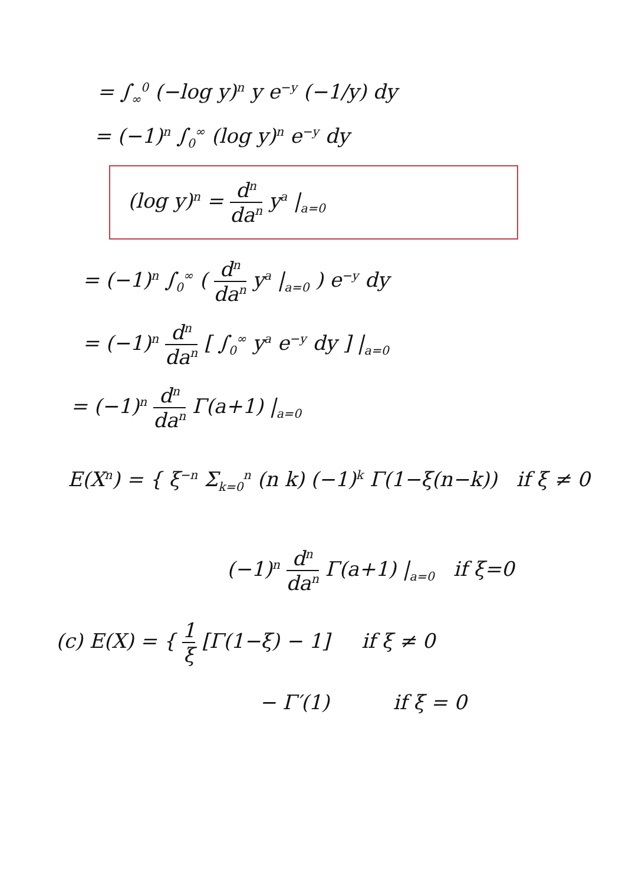= ∫<sub>∞</sub><sup>0</sup> (−log y)<sup>n</sup> y e<sup>−y</sup> (−1/y) dy
= (−1)<sup>n</sup> ∫<sub>0</sub><sup>∞</sup> (log y)<sup>n</sup> e<sup>−y</sup> dy
(log y)<sup>n</sup> = d<sup>n</sup> da<sup>n</sup> y<sup>a</sup> |<sub>a=0</sub>
= (−1)<sup>n</sup> ∫<sub>0</sub><sup>∞</sup> ( d<sup>n</sup> da<sup>n</sup> y<sup>a</sup> |<sub>a=0</sub> ) e<sup>−y</sup> dy
= (−1)<sup>n</sup> d<sup>n</sup> da<sup>n</sup> [ ∫<sub>0</sub><sup>∞</sup> y<sup>a</sup> e<sup>−y</sup> dy ] |<sub>a=0</sub>
= (−1)<sup>n</sup> d<sup>n</sup> da<sup>n</sup> Γ(a+1) |<sub>a=0</sub>
E(X<sup>n</sup>) = { ξ<sup>−n</sup> Σ<sub>k=0</sub><sup>n</sup> (n k) (−1)<sup>k</sup> Γ(1−ξ(n−k)) if ξ ≠ 0
(−1)<sup>n</sup> d<sup>n</sup> da<sup>n</sup> Γ(a+1) |<sub>a=0</sub> if ξ=0
(c) E(X) = { 1 ξ [Γ(1−ξ) − 1] if ξ ≠ 0
− Γ′(1) if ξ = 0